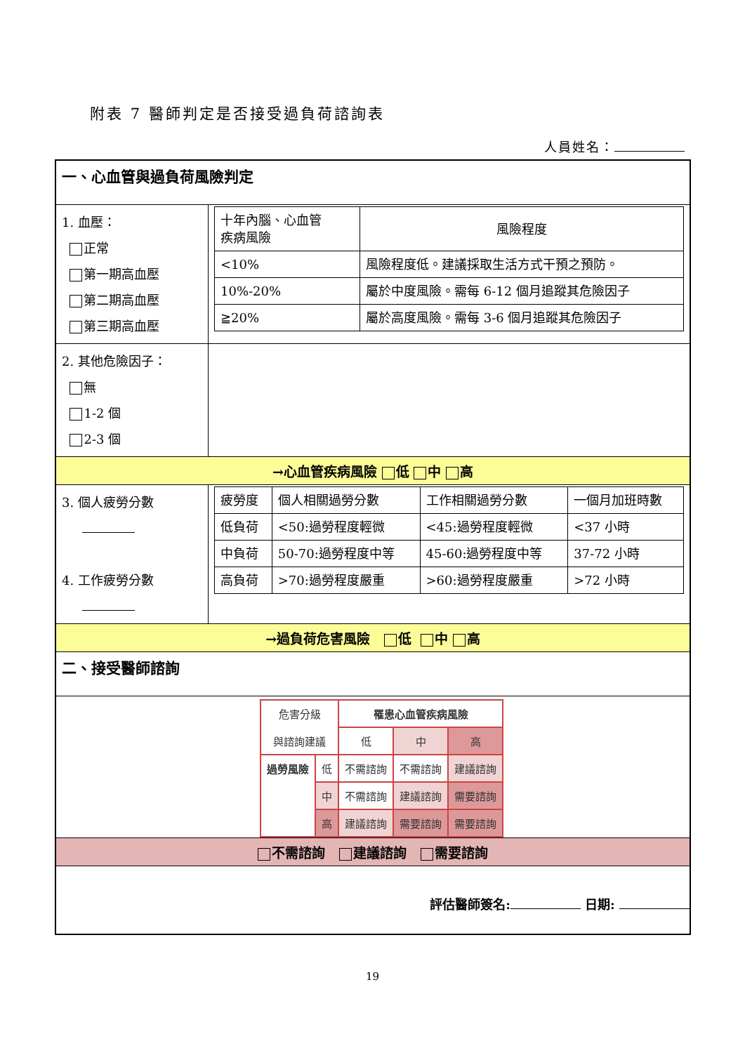附表 7 醫師判定是否接受過負荷諮詢表
人員姓名：
| 一、心血管與過負荷風險判定 | |
| 1. 血壓： 正常 第一期高血壓 第二期高血壓 第三期高血壓 | / 十年內腦、心血管 疾病風險 / 風險程度 / / <10% / 風險程度低。建議採取生活方式干預之預防。 / / 10%-20% / 屬於中度風險。需每 6-12 個月追蹤其危險因子 / / ≧20% / 屬於高度風險。需每 3-6 個月追蹤其危險因子 / |
| 2. 其他危險因子： 無 1-2 個 2-3 個 | |
| →心血管疾病風險 低 中 高 | |
| 3. 個人疲勞分數 4. 工作疲勞分數 | / 疲勞度 / 個人相關過勞分數 / 工作相關過勞分數 / 一個月加班時數 / / 低負荷 / <50:過勞程度輕微 / <45:過勞程度輕微 / <37 小時 / / 中負荷 / 50-70:過勞程度中等 / 45-60:過勞程度中等 / 37-72 小時 / / 高負荷 / >70:過勞程度嚴重 / >60:過勞程度嚴重 / >72 小時 / |
| →過負荷危害風險 低 中 高 | |
| 二、接受醫師諮詢 | |
| / 危害分級 與諮詢建議 / / 罹患心血管疾病風險 / / / / / / 低 / 中 / 高 / / 過勞風險 / 低 / 不需諮詢 / 不需諮詢 / 建議諮詢 / / / 中 / 不需諮詢 / 建議諮詢 / 需要諮詢 / / / 高 / 建議諮詢 / 需要諮詢 / 需要諮詢 / | |
| 不需諮詢 建議諮詢 需要諮詢 | |
| 評估醫師簽名: 日期: | |
19